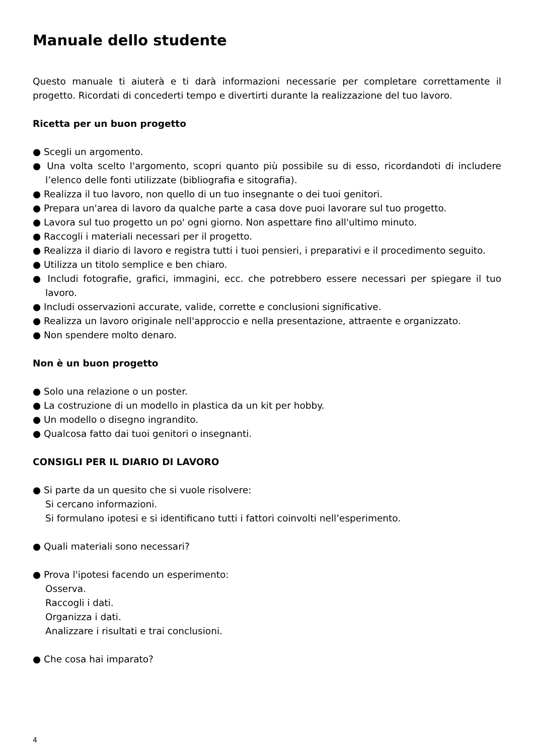Manuale dello studente
Questo manuale ti aiuterà e ti darà informazioni necessarie per completare correttamente il progetto. Ricordati di concederti tempo e divertirti durante la realizzazione del tuo lavoro.
Ricetta per un buon progetto
● Scegli un argomento.
● Una volta scelto l'argomento, scopri quanto più possibile su di esso, ricordandoti di includere l’elenco delle fonti utilizzate (bibliografia e sitografia).
● Realizza il tuo lavoro, non quello di un tuo insegnante o dei tuoi genitori.
● Prepara un'area di lavoro da qualche parte a casa dove puoi lavorare sul tuo progetto.
● Lavora sul tuo progetto un po' ogni giorno. Non aspettare fino all'ultimo minuto.
● Raccogli i materiali necessari per il progetto.
● Realizza il diario di lavoro e registra tutti i tuoi pensieri, i preparativi e il procedimento seguito.
● Utilizza un titolo semplice e ben chiaro.
● Includi fotografie, grafici, immagini, ecc. che potrebbero essere necessari per spiegare il tuo lavoro.
● Includi osservazioni accurate, valide, corrette e conclusioni significative.
● Realizza un lavoro originale nell'approccio e nella presentazione, attraente e organizzato.
● Non spendere molto denaro.
Non è un buon progetto
● Solo una relazione o un poster.
● La costruzione di un modello in plastica da un kit per hobby.
● Un modello o disegno ingrandito.
● Qualcosa fatto dai tuoi genitori o insegnanti.
CONSIGLI PER IL DIARIO DI LAVORO
● Si parte da un quesito che si vuole risolvere:
Si cercano informazioni.
Si formulano ipotesi e si identificano tutti i fattori coinvolti nell’esperimento.
● Quali materiali sono necessari?
● Prova l'ipotesi facendo un esperimento:
Osserva.
Raccogli i dati.
Organizza i dati.
Analizzare i risultati e trai conclusioni.
● Che cosa hai imparato?
4